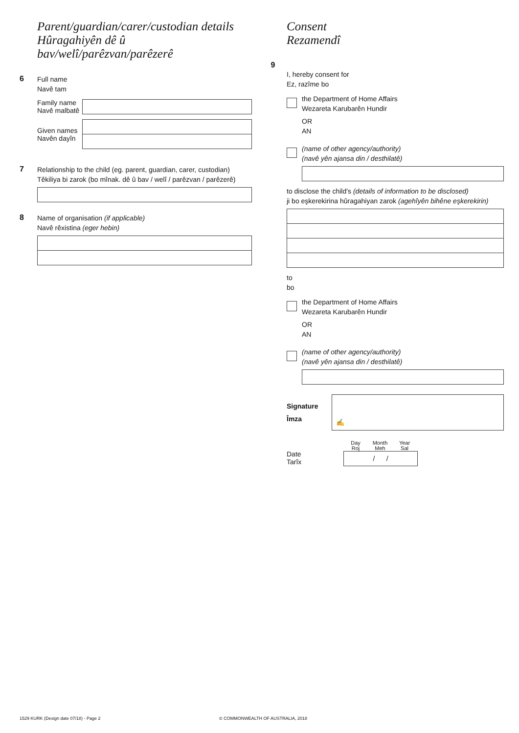Parent/guardian/carer/custodian details
Hûragahiyên dê û bav/welî/parêzvan/parêzerê
6
Full name
Navê tam
Family name
Navê malbatê
Given names
Navên dayîn
7
Relationship to the child (eg. parent, guardian, carer, custodian)
Têkiliya bi zarok (bo mînak. dê û bav / welî / parêzvan / parêzerê)
8
Name of organisation (if applicable)
Navê rêxistina (eger hebin)
Consent
Rezamendî
9
I, hereby consent for
Ez, razîme bo
the Department of Home Affairs
Wezareta Karubarên Hundir
OR
AN
(name of other agency/authority)
(navê yên ajansa din / desthilatê)
to disclose the child’s (details of information to be disclosed)
ji bo eşkerekirina hûragahiyan zarok (agehîyên bihêne eşkerekirin)
to
bo
the Department of Home Affairs
Wezareta Karubarên Hundir
OR
AN
(name of other agency/authority)
(navê yên ajansa din / desthilatê)
Signature
Îmza
✍
Date
Tarîx
Day
Roj Month
Meh Year
Sal
/ /
1529 KURK (Design date 07/18) - Page 2
© COMMONWEALTH OF AUSTRALIA, 2018